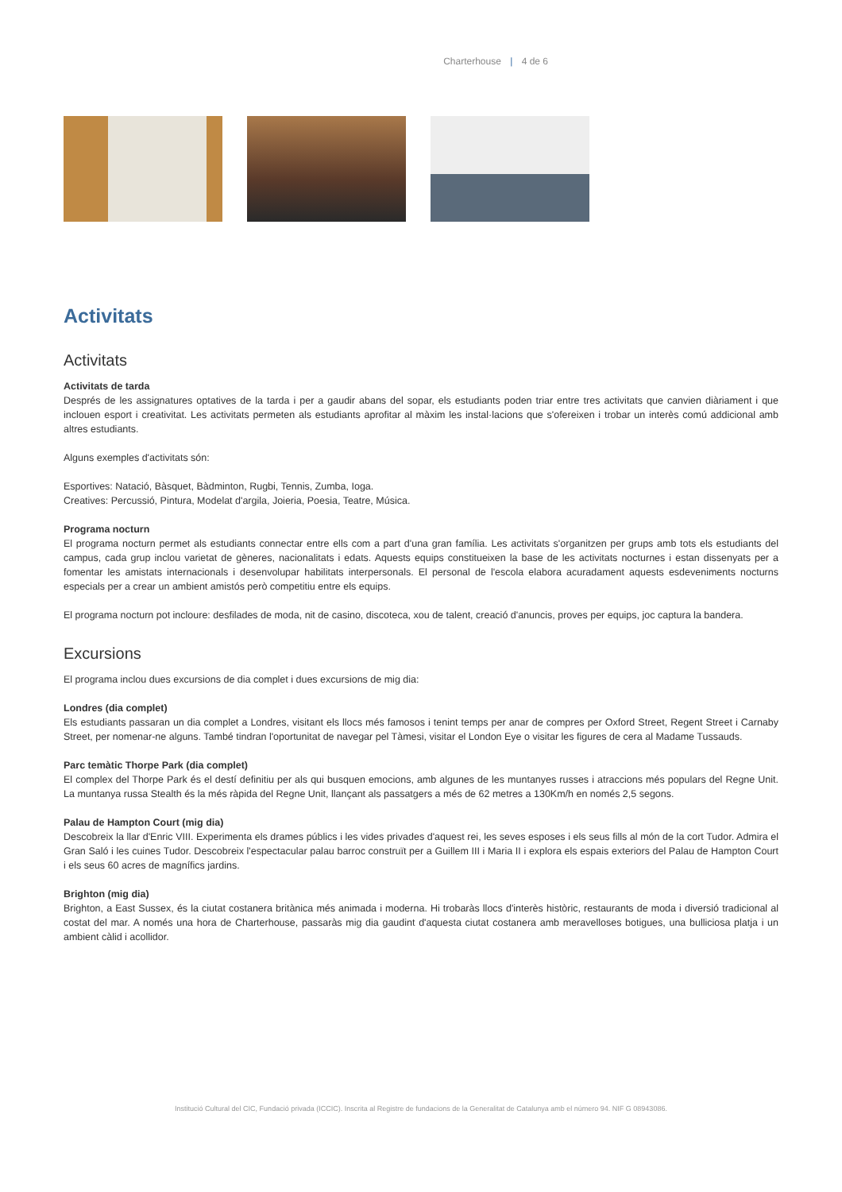Charterhouse | 4 de 6
Activitats
Activitats
Activitats de tarda
Després de les assignatures optatives de la tarda i per a gaudir abans del sopar, els estudiants poden triar entre tres activitats que canvien diàriament i que inclouen esport i creativitat. Les activitats permeten als estudiants aprofitar al màxim les instal·lacions que s'ofereixen i trobar un interès comú addicional amb altres estudiants.
Alguns exemples d'activitats són:
Esportives: Natació, Bàsquet, Bàdminton, Rugbi, Tennis, Zumba, Ioga.
Creatives: Percussió, Pintura, Modelat d'argila, Joieria, Poesia, Teatre, Música.
Programa nocturn
El programa nocturn permet als estudiants connectar entre ells com a part d'una gran família. Les activitats s'organitzen per grups amb tots els estudiants del campus, cada grup inclou varietat de gèneres, nacionalitats i edats. Aquests equips constitueixen la base de les activitats nocturnes i estan dissenyats per a fomentar les amistats internacionals i desenvolupar habilitats interpersonals. El personal de l'escola elabora acuradament aquests esdeveniments nocturns especials per a crear un ambient amistós però competitiu entre els equips.
El programa nocturn pot incloure: desfilades de moda, nit de casino, discoteca, xou de talent, creació d'anuncis, proves per equips, joc captura la bandera.
Excursions
El programa inclou dues excursions de dia complet i dues excursions de mig dia:
Londres (dia complet)
Els estudiants passaran un dia complet a Londres, visitant els llocs més famosos i tenint temps per anar de compres per Oxford Street, Regent Street i Carnaby Street, per nomenar-ne alguns. També tindran l'oportunitat de navegar pel Tàmesi, visitar el London Eye o visitar les figures de cera al Madame Tussauds.
Parc temàtic Thorpe Park (dia complet)
El complex del Thorpe Park és el destí definitiu per als qui busquen emocions, amb algunes de les muntanyes russes i atraccions més populars del Regne Unit. La muntanya russa Stealth és la més ràpida del Regne Unit, llançant als passatgers a més de 62 metres a 130Km/h en només 2,5 segons.
Palau de Hampton Court (mig dia)
Descobreix la llar d'Enric VIII. Experimenta els drames públics i les vides privades d'aquest rei, les seves esposes i els seus fills al món de la cort Tudor. Admira el Gran Saló i les cuines Tudor. Descobreix l'espectacular palau barroc construït per a Guillem III i Maria II i explora els espais exteriors del Palau de Hampton Court i els seus 60 acres de magnífics jardins.
Brighton (mig dia)
Brighton, a East Sussex, és la ciutat costanera britànica més animada i moderna. Hi trobaràs llocs d'interès històric, restaurants de moda i diversió tradicional al costat del mar. A només una hora de Charterhouse, passaràs mig dia gaudint d'aquesta ciutat costanera amb meravelloses botigues, una bulliciosa platja i un ambient càlid i acollidor.
Institució Cultural del CIC, Fundació privada (ICCIC). Inscrita al Registre de fundacions de la Generalitat de Catalunya amb el número 94. NIF G 08943086.